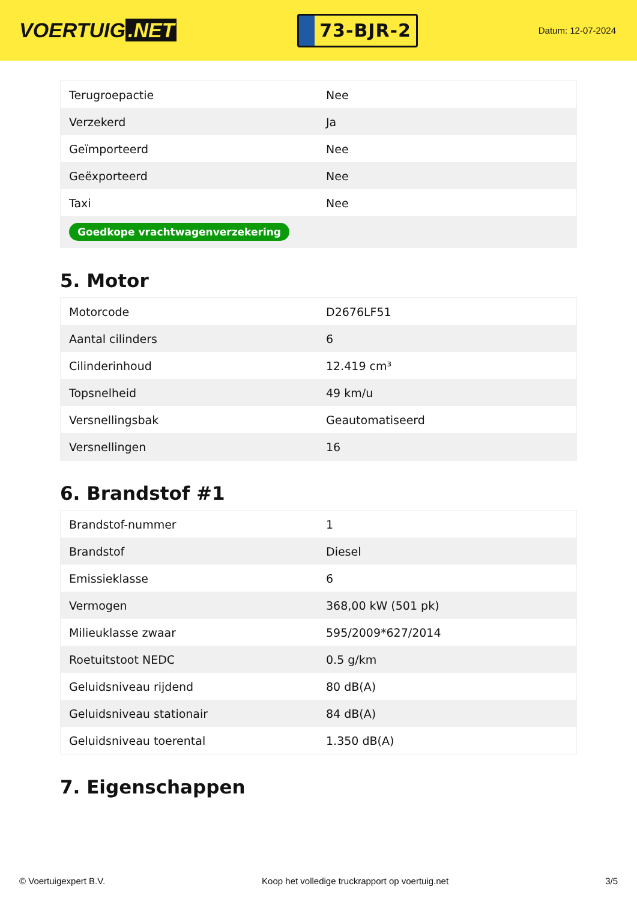VOERTUIG.NET
73-BJR-2
Datum: 12-07-2024
| Terugroepactie | Nee |
| Verzekerd | Ja |
| Geïmporteerd | Nee |
| Geëxporteerd | Nee |
| Taxi | Nee |
| Goedkope vrachtwagenverzekering | |
5. Motor
| Motorcode | D2676LF51 |
| Aantal cilinders | 6 |
| Cilinderinhoud | 12.419 cm³ |
| Topsnelheid | 49 km/u |
| Versnellingsbak | Geautomatiseerd |
| Versnellingen | 16 |
6. Brandstof #1
| Brandstof-nummer | 1 |
| Brandstof | Diesel |
| Emissieklasse | 6 |
| Vermogen | 368,00 kW (501 pk) |
| Milieuklasse zwaar | 595/2009*627/2014 |
| Roetuitstoot NEDC | 0.5 g/km |
| Geluidsniveau rijdend | 80 dB(A) |
| Geluidsniveau stationair | 84 dB(A) |
| Geluidsniveau toerental | 1.350 dB(A) |
7. Eigenschappen
© Voertuigexpert B.V. Koop het volledige truckrapport op voertuig.net 3/5